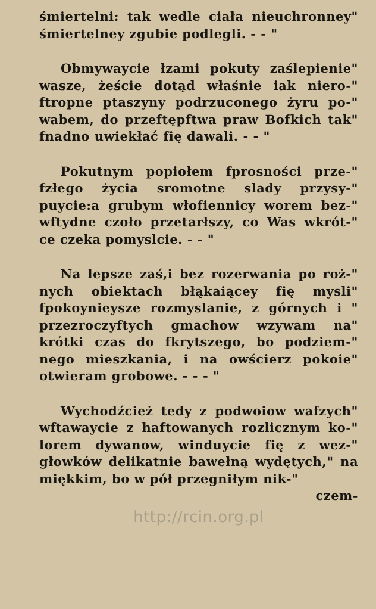śmiertelni: tak wedle ciała nieuchronney" śmiertelney zgubie podlegli. - - "
Obmywaycie łzami pokuty zaślepienie" wasze, żeście dotąd właśnie iak niero-" ftropne ptaszyny podrzuconego żyru po-" wabem, do przeftępftwa praw Bofkich tak" fnadno uwiekłać fię dawali. - - "
Pokutnym popiołem fprosności prze-" fzłego życia sromotne slady przysy-" puycie:a grubym włofiennicy worem bez-" wftydne czoło przetarłszy, co Was wkrót-" ce czeka pomyslcie. - - "
Na lepsze zaś,i bez rozerwania po roż-" nych obiektach błąkaiącey fię mysli" fpokoynieysze rozmyslanie, z górnych i " przezroczyftych gmachow wzywam na" krótki czas do fkrytszego, bo podziem-" nego mieszkania, i na owścierz pokoie" otwieram grobowe. - - - "
Wychodźcież tedy z podwoiow wafzych" wftawaycie z haftowanych rozlicznym ko-" lorem dywanow, winduycie fię z wez-" głowków delikatnie bawełną wydętych," na miękkim, bo w pół przegniłym nik-"
czem-
http://rcin.org.pl